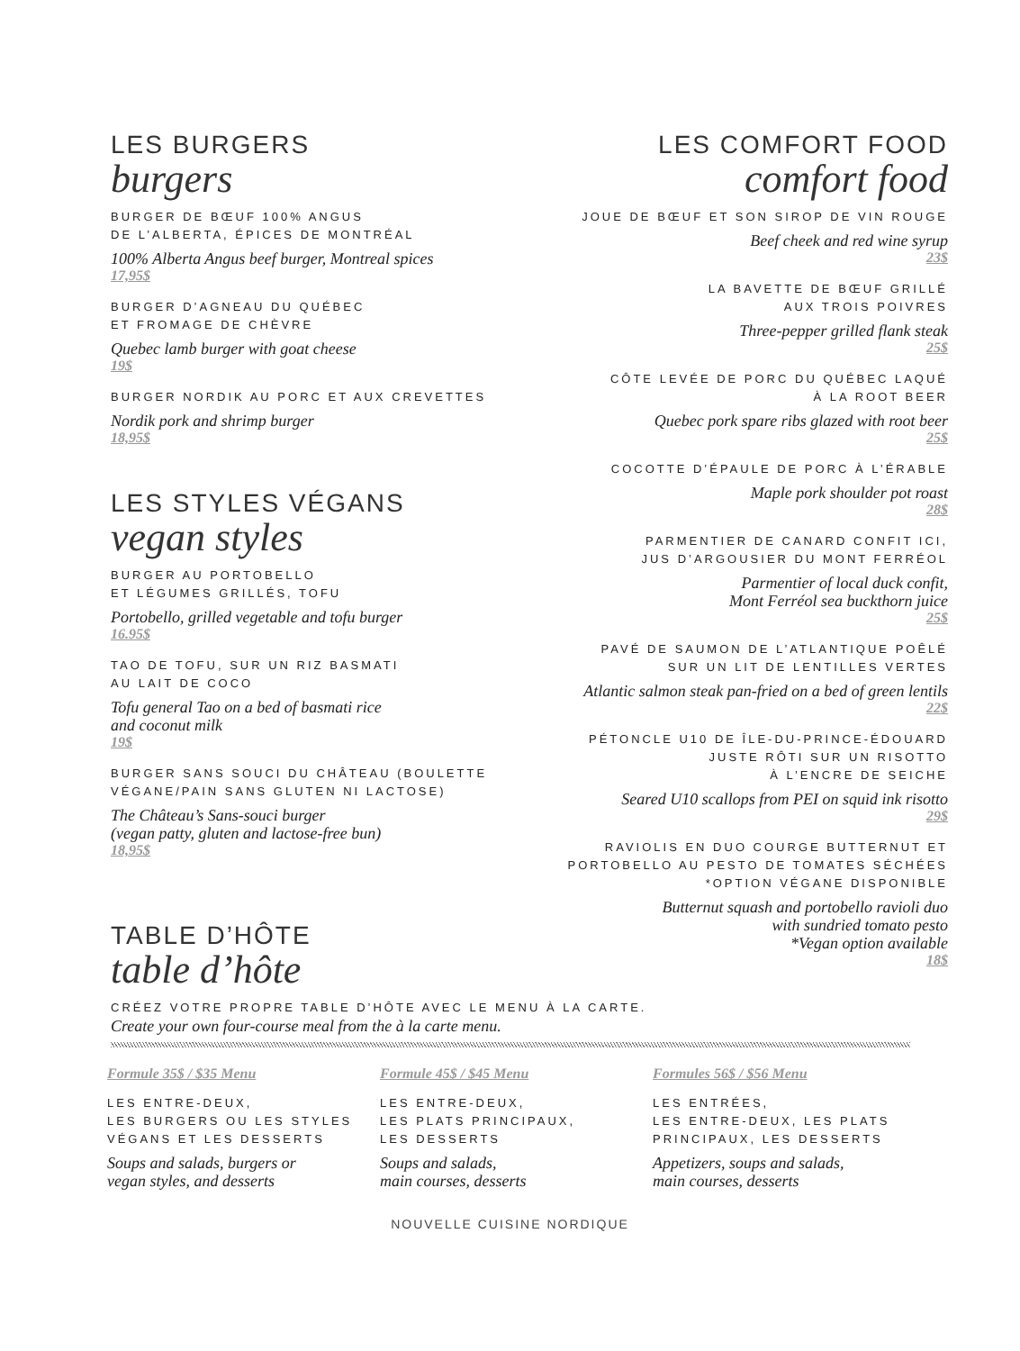LES BURGERS
burgers
BURGER DE BŒUF 100% ANGUS
DE L’ALBERTA, ÉPICES DE MONTRÉAL
100% Alberta Angus beef burger, Montreal spices
17,95$
BURGER D’AGNEAU DU QUÉBEC
ET FROMAGE DE CHÈVRE
Quebec lamb burger with goat cheese
19$
BURGER NORDIK AU PORC ET AUX CREVETTES
Nordik pork and shrimp burger
18,95$
LES STYLES VÉGANS
vegan styles
BURGER AU PORTOBELLO
ET LÉGUMES GRILLÉS, TOFU
Portobello, grilled vegetable and tofu burger
16.95$
TAO DE TOFU, SUR UN RIZ BASMATI
AU LAIT DE COCO
Tofu general Tao on a bed of basmati rice
and coconut milk
19$
BURGER SANS SOUCI DU CHÂTEAU (BOULETTE
VÉGANE/PAIN SANS GLUTEN NI LACTOSE)
The Château’s Sans-souci burger
(vegan patty, gluten and lactose-free bun)
18,95$
TABLE D’HÔTE
table d’hôte
LES COMFORT FOOD
comfort food
JOUE DE BŒUF ET SON SIROP DE VIN ROUGE
Beef cheek and red wine syrup
23$
LA BAVETTE DE BŒUF GRILLÉ
AUX TROIS POIVRES
Three-pepper grilled flank steak
25$
CÔTE LEVÉE DE PORC DU QUÉBEC LAQUÉ
À LA ROOT BEER
Quebec pork spare ribs glazed with root beer
25$
COCOTTE D’ÉPAULE DE PORC À L’ÉRABLE
Maple pork shoulder pot roast
28$
PARMENTIER DE CANARD CONFIT ICI,
JUS D’ARGOUSIER DU MONT FERRÉOL
Parmentier of local duck confit,
Mont Ferréol sea buckthorn juice
25$
PAVÉ DE SAUMON DE L’ATLANTIQUE POÊLÉ
SUR UN LIT DE LENTILLES VERTES
Atlantic salmon steak pan-fried on a bed of green lentils
22$
PÉTONCLE U10 DE ÎLE-DU-PRINCE-ÉDOUARD
JUSTE RÔTI SUR UN RISOTTO
À L’ENCRE DE SEICHE
Seared U10 scallops from PEI on squid ink risotto
29$
RAVIOLIS EN DUO COURGE BUTTERNUT ET
PORTOBELLO AU PESTO DE TOMATES SÉCHÉES
*OPTION VÉGANE DISPONIBLE
Butternut squash and portobello ravioli duo
with sundried tomato pesto
*Vegan option available
18$
CRÉEZ VOTRE PROPRE TABLE D’HÔTE AVEC LE MENU À LA CARTE.
Create your own four-course meal from the à la carte menu.
Formule 35$ / $35 Menu
LES ENTRE-DEUX,
LES BURGERS OU LES STYLES
VÉGANS ET LES DESSERTS
Soups and salads, burgers or
vegan styles, and desserts
Formule 45$ / $45 Menu
LES ENTRE-DEUX,
LES PLATS PRINCIPAUX,
LES DESSERTS
Soups and salads,
main courses, desserts
Formules 56$ / $56 Menu
LES ENTRÉES,
LES ENTRE-DEUX, LES PLATS
PRINCIPAUX, LES DESSERTS
Appetizers, soups and salads,
main courses, desserts
NOUVELLE CUISINE NORDIQUE